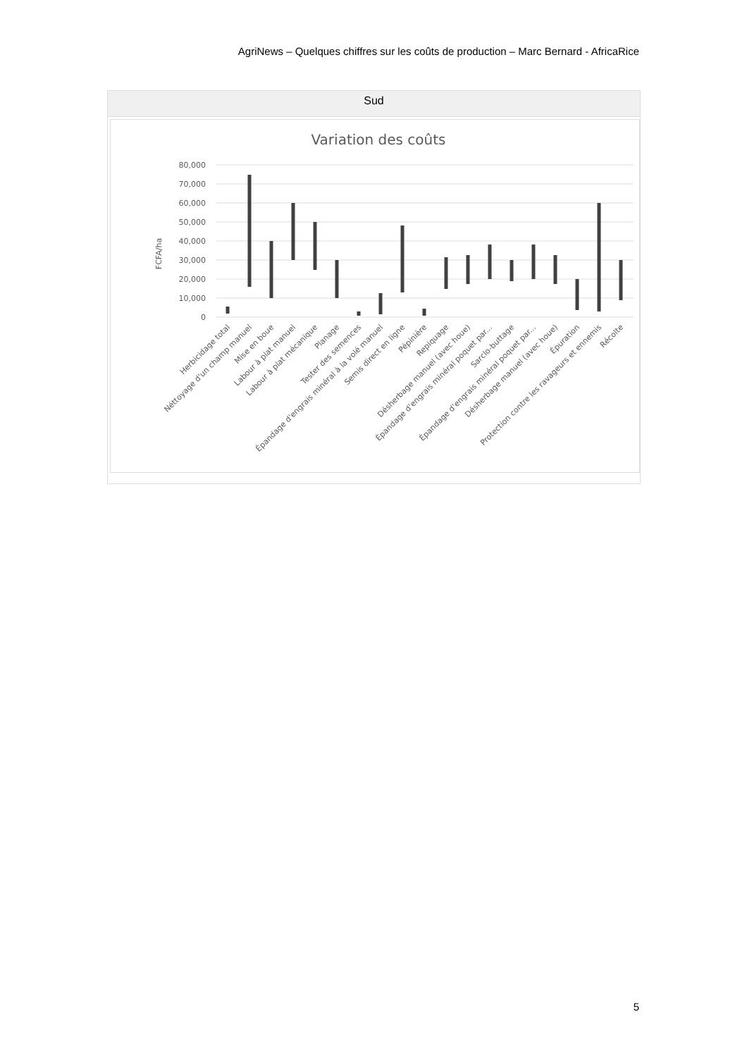AgriNews – Quelques chiffres sur les coûts de production – Marc Bernard - AfricaRice
Sud
Variation des coûts
80,000
70,000
60,000
50,000
40,000
30,000
20,000
10,000
0
FCFA/ha
Herbicidage total
Néttoyage d'un champ manuel
Mise en boue
Labour à plat manuel
Labour à plat mécanique
Planage
Tester des semences
Épandage d'engrais minéral à la volé manuel
Semis direct en ligne
Pépinière
Repiquage
Désherbage manuel (avec houe)
Épandage d'engrais minéral poquet par...
Sarclo-buttage
Épandage d'engrais minéral poquet par...
Désherbage manuel (avec houe)
Épuration
Protection contre les ravageurs et ennemis
Récolte
5